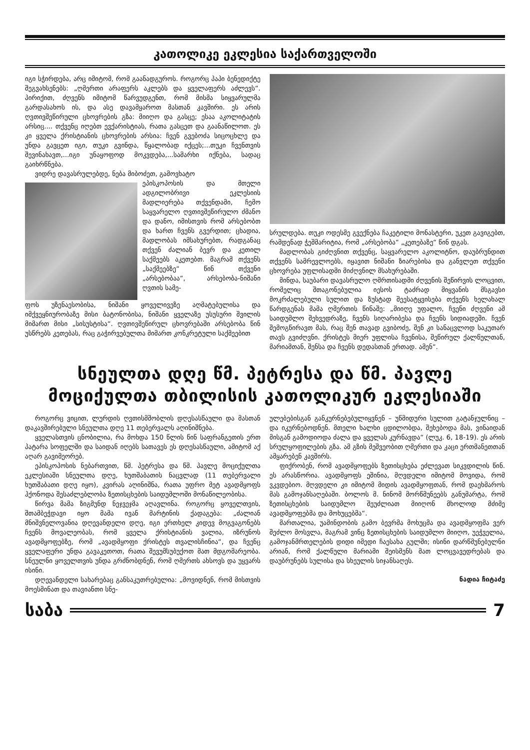კათოლიკე ეკლესია საქართველოში
იგი სჭირდება, არც იმიტომ, რომ გაანადგუროს. როგორც პაპი ბენედიქტე შეგვახსენებს: „ღმერთი არაფერს აკლებს და ყველაფერს აძლევს“. პირიქით, ძღვენს იმიტომ წარვუდგენთ, რომ მისმა სიყვარულმა გარდასახოს ის, და ასე დავამყაროთ მასთან კავშირი. ეს არის ღვთივშეწირული ცხოვრების გზა: მიიღო და გასცე; ესაა აკოლიტატის არსიც.... თქვენც იღებთ ევქარისტიას, რათა გასცეთ და გაანაწილოთ. ეს კი ყველა ქრისტიანის ცხოვრების არსია: ჩვენ გვებოძა სიცოცხლე და უნდა გავცეთ იგი, თუკი გვინდა, წყალობად იქცეს;...თუკი ჩვენთვის შევინახავთ,...იგი უნაყოფოდ მოკვდება,...სამარხი იქნება, სადაც გაიხრწნება.
ვიდრე დავასრულებდე, ნება მიბოძეთ, გამოვხატო
ეპისკოპოსის და მთელი ადგილობრივი ეკლესიის მადლიერება თქვენდამი, ჩემო საყვარელო ღვთივშეწირულო ძმანო და დანო, იმისთვის რომ არსებობთ და ხართ ჩვენს გვერდით; ცხადია, მადლობას იმსახურებთ, რადგანაც თქვენ ძალიან ბევრ და კეთილ საქმეებს აკეთებთ. მაგრამ თქვენს „საქმეებზე“ წინ თქვენი „არსებობაა“, არსებობა-ნიშანი ღვთის სამე-
ფოს უზენაესობისა, ნიშანი ყოველივეზე აღმატებულისა და იმქვეყნიურობაზე მისი ბატონობისა, ნიშანი ყველაზე უსუსური შვილის მიმართ მისი „სისუსტისა“. ღვთივშეწირულ ცხოვრებაში არსებობა წინ უსწრებს კეთებას, რაც გაჭირვებულთა მიმართ კონკრეტული საქმეებით
სრულდება. თუკი ოდესმე გვექნება ჩაკეტილი მონასტერი, უკეთ გავიგებთ, რამდენად ჭეშმარიტია, რომ „არსებობა“ „კეთებაზე“ წინ დგას.
მადლობას გიძღვნით თქვენც, საყვარელო აკოლიტნო, დაუბრუნდით თქვენს სამრევლოებს, იყავით ნიშანი ზიარებისა და განვლეთ თქვენი ცხოვრება უფლისადმი მიძღვნილ მსახურებაში.
მინდა, საუბარი დავასრულო ღმრთისადმი ძღვენის შეწირვის ლოცვით, რომელიც შთაგონებულია იესოს ტაძრად მიყვანის მსგავსი მოკრძალებული სულით და ზუსტად შეესატყვისება თქვენს ხელახალ წარდგენას მამა ღმერთის წინაშე: „მიიღე უფალო, ჩვენი ძღვენი ამ საიდუმლო შეხვედრაზე, ჩვენს სიღარიბესა და ჩვენს სიდიადეში. ჩვენ შემოგწირავთ მას, რაც შენ თავად გვიბოძე, შენ კი სანაცვლოდ საკუთარ თავს გვიძღვნი. ქრისტეს მიერ უფლისა ჩვენისა, შეწირულ ქალწულთან, მარიამთან, შენსა და ჩვენს დედასთან ერთად. ამენ“.
სნეულთა დღე წმ. პეტრესა და წმ. პავლე მოციქულთა თბილისის კათოლიკურ ეკლესიაში
როგორც ვიცით, ლურდის ღვთისმშობლის დღესასწაული და მასთან დაკავშირებული სნეულთა დღე 11 თებერვალს აღინიშნება.
ყველასთვის ცნობილია, რა მოხდა 150 წლის წინ საფრანგეთის ერთ პატარა სოფელში და საიდან იღებს სათავეს ეს დღესასწაული, ამიტომ აქ აღარ გავიმეორებ.
ეპისკოპოსის ნებართვით, წმ. პეტრესა და წმ. პავლე მოციქულთა ეკლესიაში სნეულთა დღე, ხუთშაბათის ნაცვლად (11 თებერვალი ხუთშაბათი დღე იყო), კვირას აღინიშნა, რათა უფრო მეტ ავადმყოფს ჰქონოდა შესაძლებლობა ზეთისცხების საიდუმლოში მონაწილეობისა.
წირვა მამა ზიგმუნდ ნეჯვეჯმა აღავლინა. როგორც ყოველთვის, შთამბეჭდავი იყო მამა ივან მარტინის ქადაგება: „ძალიან მნიშვნელოვანია დღევანდელი დღე, იგი ერთხელ კიდევ მოგვაგონებს ჩვენს მოვალეობას, რომ ყველა ქრისტიანის ვალია, იზრუნოს ავადმყოფებზე, რომ „ავადმყოფი ქრისტეს თვალისჩინია“, და ჩვენც ყველაფერი უნდა გავაკეთოთ, რათა შევუმსუბუქოთ მათ მდგომარეობა. სნეულნი ყოველთვის უნდა გრძნობდნენ, რომ ღმერთს ახსოვს და უყვარს ისინი.
დღევანდელი სახარებაც განსაკუთრებულია: „მოვიდნენ, რომ მისთვის მოესმინათ და თავიანთი სნე-
ულებებისგან განკურნებებულიყვნენ – უწმიდური სულით გატანჯულნიც – და იკურნებოდნენ. მთელი ხალხი ცდილობდა, შეხებოდა მას, ვინაიდან მისგან გამოდიოდა ძალა და ყველას კურნავდა“ (ლუკ. 6, 18-19). ეს არის სრულყოფილების გზა. ამ გზის მეშვეობით ღმერთი და კაცი ერთმანეთთან ამყარებენ კავშირს.
ფიქრობენ, რომ ავადმყოფებს ზეთისცხება ეძლევათ სიკვდილის წინ. ეს არასწორია. ავადმყოფს ეშინია, მღვდელი იმიტომ მოვიდა, რომ ვკვდებიო. მღვდელი კი იმიტომ მიდის ავადმყოფთან, რომ დაეხმაროს მას გამოჯანსაღებაში. ბოლოს მ. ნინომ მორწმუნეებს განუმარტა, რომ ზეთისცხების საიდუმლო შეუძლიათ მიიღონ მხოლოდ მძიმე ავადმყოფებმა და მოხუცებმა“.
მართალია, უამინდობის გამო ბევრმა მოხუცმა და ავადმყოფმა ვერ შეძლო მოსვლა, მაგრამ ვინც ზეთისცხების საიდუმლო მიიღო, უეჭველია, გამოჯანმრთელების დიდი იმედი ჩაესახა გულში; ისინი დარწმუნებულნი არიან, რომ ქალწული მარიამი შეისმენს მათ ლოცვავედრებას და დაუბრუნებს სულისა და სხეულის სიჯანსაღეს.
ნადია ჩიტაძე
საბა 7